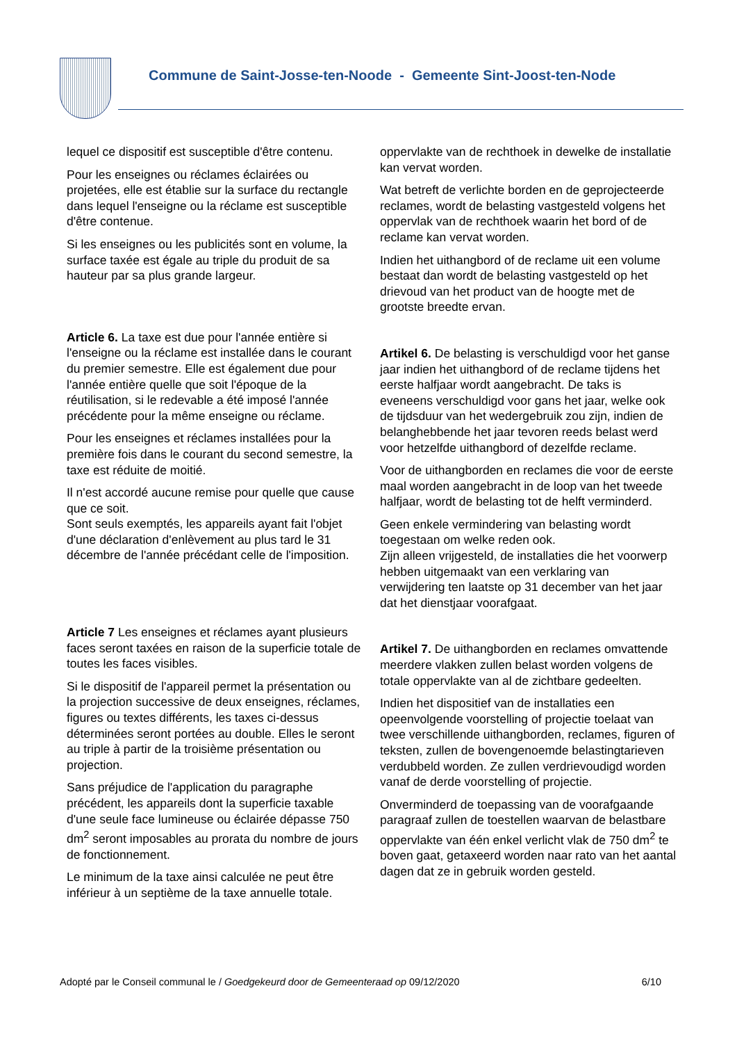Commune de Saint-Josse-ten-Noode - Gemeente Sint-Joost-ten-Node
lequel ce dispositif est susceptible d'être contenu.
Pour les enseignes ou réclames éclairées ou projetées, elle est établie sur la surface du rectangle dans lequel l'enseigne ou la réclame est susceptible d'être contenue.
Si les enseignes ou les publicités sont en volume, la surface taxée est égale au triple du produit de sa hauteur par sa plus grande largeur.
Article 6. La taxe est due pour l'année entière si l'enseigne ou la réclame est installée dans le courant du premier semestre. Elle est également due pour l'année entière quelle que soit l'époque de la réutilisation, si le redevable a été imposé l'année précédente pour la même enseigne ou réclame.
Pour les enseignes et réclames installées pour la première fois dans le courant du second semestre, la taxe est réduite de moitié.
Il n'est accordé aucune remise pour quelle que cause que ce soit.
Sont seuls exemptés, les appareils ayant fait l'objet d'une déclaration d'enlèvement au plus tard le 31 décembre de l'année précédant celle de l'imposition.
Article 7 Les enseignes et réclames ayant plusieurs faces seront taxées en raison de la superficie totale de toutes les faces visibles.
Si le dispositif de l'appareil permet la présentation ou la projection successive de deux enseignes, réclames, figures ou textes différents, les taxes ci-dessus déterminées seront portées au double. Elles le seront au triple à partir de la troisième présentation ou projection.
Sans préjudice de l'application du paragraphe précédent, les appareils dont la superficie taxable d'une seule face lumineuse ou éclairée dépasse 750 dm<sup>2</sup> seront imposables au prorata du nombre de jours de fonctionnement.
Le minimum de la taxe ainsi calculée ne peut être inférieur à un septième de la taxe annuelle totale.
oppervlakte van de rechthoek in dewelke de installatie kan vervat worden.
Wat betreft de verlichte borden en de geprojecteerde reclames, wordt de belasting vastgesteld volgens het oppervlak van de rechthoek waarin het bord of de reclame kan vervat worden.
Indien het uithangbord of de reclame uit een volume bestaat dan wordt de belasting vastgesteld op het drievoud van het product van de hoogte met de grootste breedte ervan.
Artikel 6. De belasting is verschuldigd voor het ganse jaar indien het uithangbord of de reclame tijdens het eerste halfjaar wordt aangebracht. De taks is eveneens verschuldigd voor gans het jaar, welke ook de tijdsduur van het wedergebruik zou zijn, indien de belanghebbende het jaar tevoren reeds belast werd voor hetzelfde uithangbord of dezelfde reclame.
Voor de uithangborden en reclames die voor de eerste maal worden aangebracht in de loop van het tweede halfjaar, wordt de belasting tot de helft verminderd.
Geen enkele vermindering van belasting wordt toegestaan om welke reden ook.
Zijn alleen vrijgesteld, de installaties die het voorwerp hebben uitgemaakt van een verklaring van verwijdering ten laatste op 31 december van het jaar dat het dienstjaar voorafgaat.
Artikel 7. De uithangborden en reclames omvattende meerdere vlakken zullen belast worden volgens de totale oppervlakte van al de zichtbare gedeelten.
Indien het dispositief van de installaties een opeenvolgende voorstelling of projectie toelaat van twee verschillende uithangborden, reclames, figuren of teksten, zullen de bovengenoemde belastingtarieven verdubbeld worden. Ze zullen verdrievoudigd worden vanaf de derde voorstelling of projectie.
Onverminderd de toepassing van de voorafgaande paragraaf zullen de toestellen waarvan de belastbare oppervlakte van één enkel verlicht vlak de 750 dm<sup>2</sup> te boven gaat, getaxeerd worden naar rato van het aantal dagen dat ze in gebruik worden gesteld.
Adopté par le Conseil communal le / Goedgekeurd door de Gemeenteraad op 09/12/2020 6/10